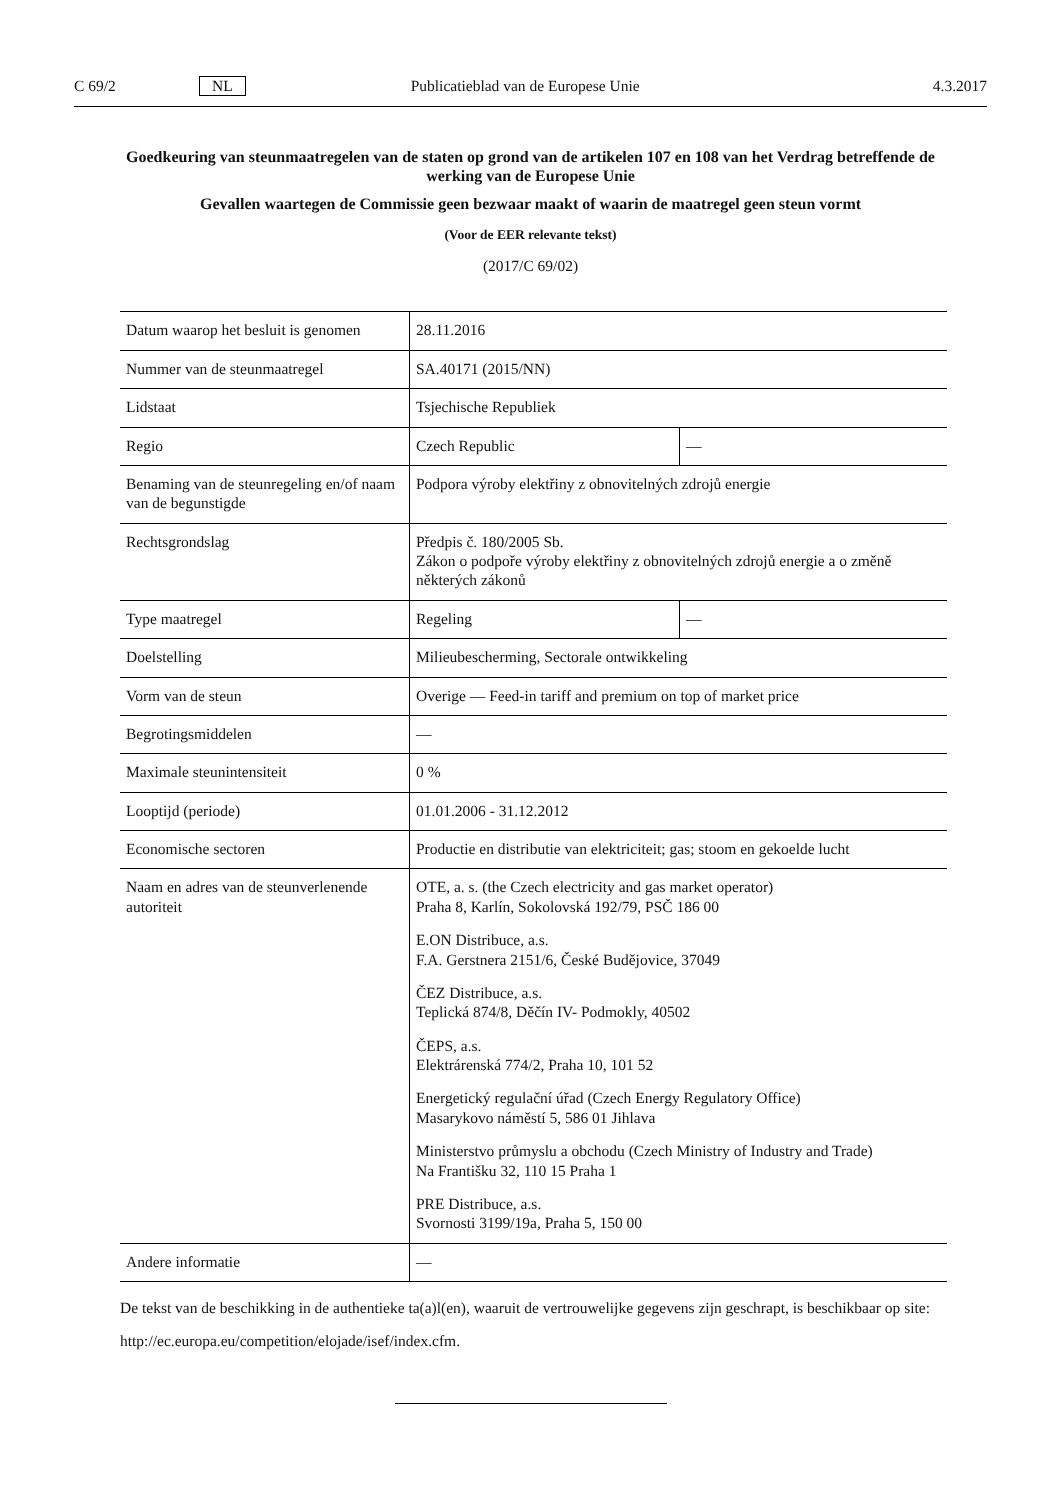C 69/2 NL Publicatieblad van de Europese Unie 4.3.2017
Goedkeuring van steunmaatregelen van de staten op grond van de artikelen 107 en 108 van het Verdrag betreffende de werking van de Europese Unie
Gevallen waartegen de Commissie geen bezwaar maakt of waarin de maatregel geen steun vormt
(Voor de EER relevante tekst)
(2017/C 69/02)
| Datum waarop het besluit is genomen | 28.11.2016 | |
| Nummer van de steunmaatregel | SA.40171 (2015/NN) | |
| Lidstaat | Tsjechische Republiek | |
| Regio | Czech Republic | — |
| Benaming van de steunregeling en/of naam van de begunstigde | Podpora výroby elektřiny z obnovitelných zdrojů energie | |
| Rechtsgrondslag | Předpis č. 180/2005 Sb. Zákon o podpoře výroby elektřiny z obnovitelných zdrojů energie a o změně některých zákonů | |
| Type maatregel | Regeling | — |
| Doelstelling | Milieubescherming, Sectorale ontwikkeling | |
| Vorm van de steun | Overige — Feed-in tariff and premium on top of market price | |
| Begrotingsmiddelen | — | |
| Maximale steunintensiteit | 0 % | |
| Looptijd (periode) | 01.01.2006 - 31.12.2012 | |
| Economische sectoren | Productie en distributie van elektriciteit; gas; stoom en gekoelde lucht | |
| Naam en adres van de steunverlenende autoriteit | OTE, a. s. (the Czech electricity and gas market operator) Praha 8, Karlín, Sokolovská 192/79, PSČ 186 00 E.ON Distribuce, a.s. F.A. Gerstnera 2151/6, České Budějovice, 37049 ČEZ Distribuce, a.s. Teplická 874/8, Děčín IV- Podmokly, 40502 ČEPS, a.s. Elektrárenská 774/2, Praha 10, 101 52 Energetický regulační úřad (Czech Energy Regulatory Office) Masarykovo náměstí 5, 586 01 Jihlava Ministerstvo průmyslu a obchodu (Czech Ministry of Industry and Trade) Na Františku 32, 110 15 Praha 1 PRE Distribuce, a.s. Svornosti 3199/19a, Praha 5, 150 00 | |
| Andere informatie | — | |
De tekst van de beschikking in de authentieke ta(a)l(en), waaruit de vertrouwelijke gegevens zijn geschrapt, is beschikbaar op site:
http://ec.europa.eu/competition/elojade/isef/index.cfm.